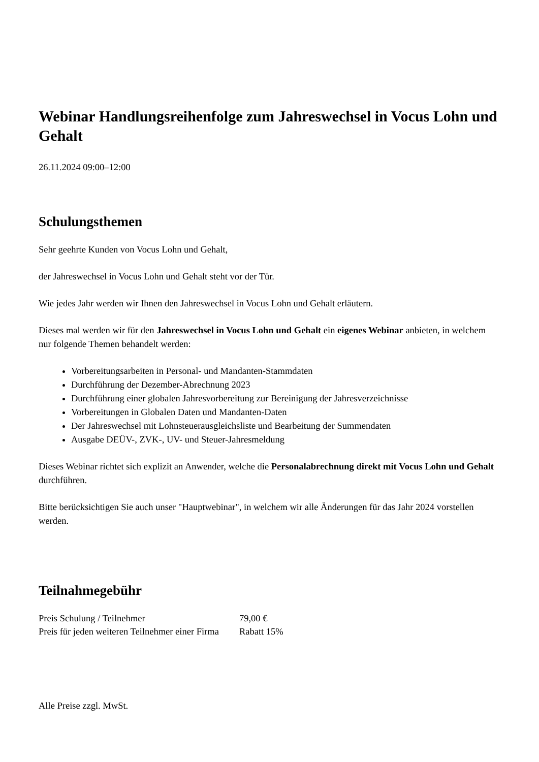Webinar Handlungsreihenfolge zum Jahreswechsel in Vocus Lohn und Gehalt
26.11.2024 09:00–12:00
Schulungsthemen
Sehr geehrte Kunden von Vocus Lohn und Gehalt,
der Jahreswechsel in Vocus Lohn und Gehalt steht vor der Tür.
Wie jedes Jahr werden wir Ihnen den Jahreswechsel in Vocus Lohn und Gehalt erläutern.
Dieses mal werden wir für den Jahreswechsel in Vocus Lohn und Gehalt ein eigenes Webinar anbieten, in welchem nur folgende Themen behandelt werden:
Vorbereitungsarbeiten in Personal- und Mandanten-Stammdaten
Durchführung der Dezember-Abrechnung 2023
Durchführung einer globalen Jahresvorbereitung zur Bereinigung der Jahresverzeichnisse
Vorbereitungen in Globalen Daten und Mandanten-Daten
Der Jahreswechsel mit Lohnsteuerausgleichsliste und Bearbeitung der Summendaten
Ausgabe DEÜV-, ZVK-, UV- und Steuer-Jahresmeldung
Dieses Webinar richtet sich explizit an Anwender, welche die Personalabrechnung direkt mit Vocus Lohn und Gehalt durchführen.
Bitte berücksichtigen Sie auch unser "Hauptwebinar", in welchem wir alle Änderungen für das Jahr 2024 vorstellen werden.
Teilnahmegebühr
| Preis Schulung / Teilnehmer | 79,00 € |
| Preis für jeden weiteren Teilnehmer einer Firma | Rabatt 15% |
Alle Preise zzgl. MwSt.